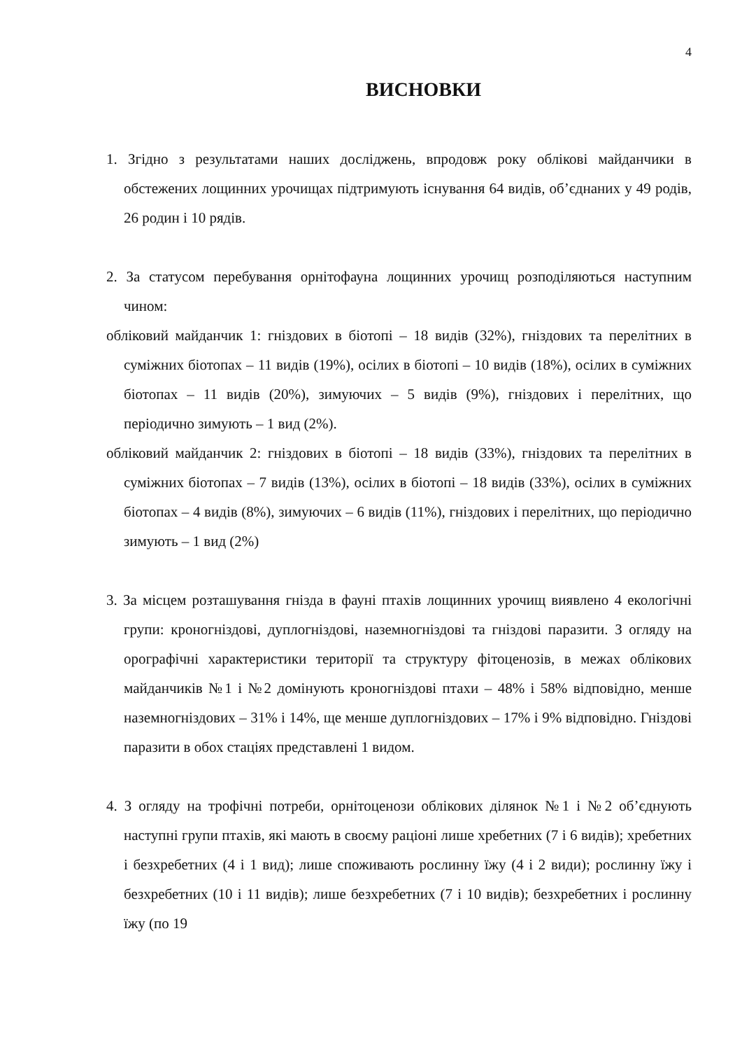4
ВИСНОВКИ
1. Згідно з результатами наших досліджень, впродовж року облікові майданчики в обстежених лощинних урочищах підтримують існування 64 видів, об’єднаних у 49 родів, 26 родин і 10 рядів.
2. За статусом перебування орнітофауна лощинних урочищ розподіляються наступним чином:
обліковий майданчик 1: гніздових в біотопі – 18 видів (32%), гніздових та перелітних в суміжних біотопах – 11 видів (19%), осілих в біотопі – 10 видів (18%), осілих в суміжних біотопах – 11 видів (20%), зимуючих – 5 видів (9%), гніздових і перелітних, що періодично зимують – 1 вид (2%).
обліковий майданчик 2: гніздових в біотопі – 18 видів (33%), гніздових та перелітних в суміжних біотопах – 7 видів (13%), осілих в біотопі – 18 видів (33%), осілих в суміжних біотопах – 4 видів (8%), зимуючих – 6 видів (11%), гніздових і перелітних, що періодично зимують – 1 вид (2%)
3. За місцем розташування гнізда в фауні птахів лощинних урочищ виявлено 4 екологічні групи: кроногніздові, дуплогніздові, наземногніздові та гніздові паразити. З огляду на орографічні характеристики території та структуру фітоценозів, в межах облікових майданчиків №1 і №2 домінують кроногніздові птахи – 48% і 58% відповідно, менше наземногніздових – 31% і 14%, ще менше дуплогніздових – 17% і 9% відповідно. Гніздові паразити в обох стаціях представлені 1 видом.
4. З огляду на трофічні потреби, орнітоценози облікових ділянок №1 і №2 об’єднують наступні групи птахів, які мають в своєму раціоні лише хребетних (7 і 6 видів); хребетних і безхребетних (4 і 1 вид); лише споживають рослинну їжу (4 і 2 види); рослинну їжу і безхребетних (10 і 11 видів); лише безхребетних (7 і 10 видів); безхребетних і рослинну їжу (по 19